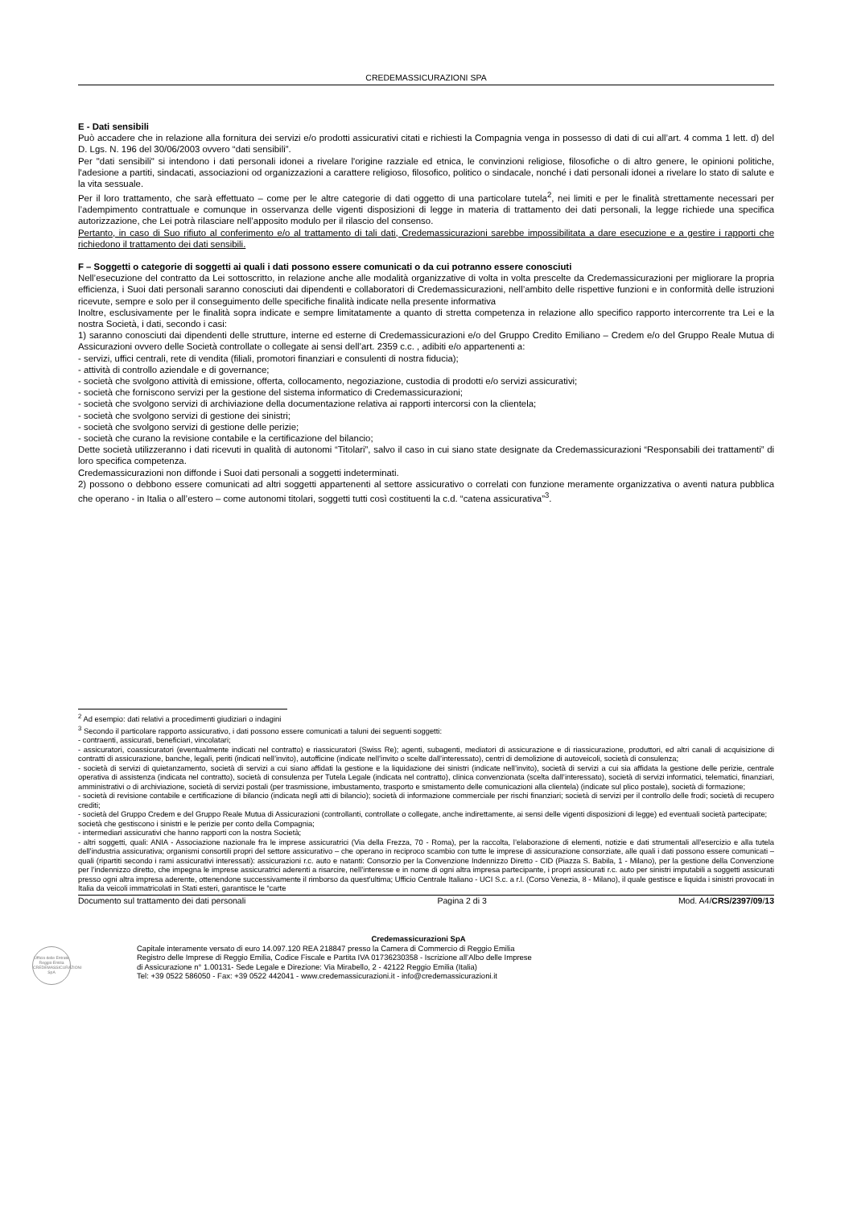CREDEMASSICURAZIONI SPA
E - Dati sensibili
Può accadere che in relazione alla fornitura dei servizi e/o prodotti assicurativi citati e richiesti la Compagnia venga in possesso di dati di cui all’art. 4 comma 1 lett. d) del D. Lgs. N. 196 del 30/06/2003 ovvero “dati sensibili”.
Per "dati sensibili" si intendono i dati personali idonei a rivelare l'origine razziale ed etnica, le convinzioni religiose, filosofiche o di altro genere, le opinioni politiche, l'adesione a partiti, sindacati, associazioni od organizzazioni a carattere religioso, filosofico, politico o sindacale, nonché i dati personali idonei a rivelare lo stato di salute e la vita sessuale.
Per il loro trattamento, che sarà effettuato – come per le altre categorie di dati oggetto di una particolare tutela<sup>2</sup>, nei limiti e per le finalità strettamente necessari per l’adempimento contrattuale e comunque in osservanza delle vigenti disposizioni di legge in materia di trattamento dei dati personali, la legge richiede una specifica autorizzazione, che Lei potrà rilasciare nell’apposito modulo per il rilascio del consenso.
Pertanto, in caso di Suo rifiuto al conferimento e/o al trattamento di tali dati, Credemassicurazioni sarebbe impossibilitata a dare esecuzione e a gestire i rapporti che richiedono il trattamento dei dati sensibili.
F – Soggetti o categorie di soggetti ai quali i dati possono essere comunicati o da cui potranno essere conosciuti
Nell’esecuzione del contratto da Lei sottoscritto, in relazione anche alle modalità organizzative di volta in volta prescelte da Credemassicurazioni per migliorare la propria efficienza, i Suoi dati personali saranno conosciuti dai dipendenti e collaboratori di Credemassicurazioni, nell’ambito delle rispettive funzioni e in conformità delle istruzioni ricevute, sempre e solo per il conseguimento delle specifiche finalità indicate nella presente informativa
Inoltre, esclusivamente per le finalità sopra indicate e sempre limitatamente a quanto di stretta competenza in relazione allo specifico rapporto intercorrente tra Lei e la nostra Società, i dati, secondo i casi:
1) saranno conosciuti dai dipendenti delle strutture, interne ed esterne di Credemassicurazioni e/o del Gruppo Credito Emiliano – Credem e/o del Gruppo Reale Mutua di Assicurazioni ovvero delle Società controllate o collegate ai sensi dell’art. 2359 c.c. , adibiti e/o appartenenti a:
- servizi, uffici centrali, rete di vendita (filiali, promotori finanziari e consulenti di nostra fiducia);
- attività di controllo aziendale e di governance;
- società che svolgono attività di emissione, offerta, collocamento, negoziazione, custodia di prodotti e/o servizi assicurativi;
- società che forniscono servizi per la gestione del sistema informatico di Credemassicurazioni;
- società che svolgono servizi di archiviazione della documentazione relativa ai rapporti intercorsi con la clientela;
- società che svolgono servizi di gestione dei sinistri;
- società che svolgono servizi di gestione delle perizie;
- società che curano la revisione contabile e la certificazione del bilancio;
Dette società utilizzeranno i dati ricevuti in qualità di autonomi “Titolari”, salvo il caso in cui siano state designate da Credemassicurazioni “Responsabili dei trattamenti” di loro specifica competenza.
Credemassicurazioni non diffonde i Suoi dati personali a soggetti indeterminati.
2) possono o debbono essere comunicati ad altri soggetti appartenenti al settore assicurativo o correlati con funzione meramente organizzativa o aventi natura pubblica che operano - in Italia o all’estero – come autonomi titolari, soggetti tutti così costituenti la c.d. “catena assicurativa”<sup>3</sup>.
<sup>2</sup> Ad esempio: dati relativi a procedimenti giudiziari o indagini
<sup>3</sup> Secondo il particolare rapporto assicurativo, i dati possono essere comunicati a taluni dei seguenti soggetti:
- contraenti, assicurati, beneficiari, vincolatari;
- assicuratori, coassicuratori (eventualmente indicati nel contratto) e riassicuratori (Swiss Re); agenti, subagenti, mediatori di assicurazione e di riassicurazione, produttori, ed altri canali di acquisizione di contratti di assicurazione, banche, legali, periti (indicati nell’invito), autofficine (indicate nell’invito o scelte dall’interessato), centri di demolizione di autoveicoli, società di consulenza;
- società di servizi di quietanzamento, società di servizi a cui siano affidati la gestione e la liquidazione dei sinistri (indicate nell’invito), società di servizi a cui sia affidata la gestione delle perizie, centrale operativa di assistenza (indicata nel contratto), società di consulenza per Tutela Legale (indicata nel contratto), clinica convenzionata (scelta dall’interessato), società di servizi informatici, telematici, finanziari, amministrativi o di archiviazione, società di servizi postali (per trasmissione, imbustamento, trasporto e smistamento delle comunicazioni alla clientela) (indicate sul plico postale), società di formazione;
- società di revisione contabile e certificazione di bilancio (indicata negli atti di bilancio); società di informazione commerciale per rischi finanziari; società di servizi per il controllo delle frodi; società di recupero crediti;
- società del Gruppo Credem e del Gruppo Reale Mutua di Assicurazioni (controllanti, controllate o collegate, anche indirettamente, ai sensi delle vigenti disposizioni di legge) ed eventuali società partecipate;
società che gestiscono i sinistri e le perizie per conto della Compagnia;
- intermediari assicurativi che hanno rapporti con la nostra Società;
- altri soggetti, quali: ANIA - Associazione nazionale fra le imprese assicuratrici (Via della Frezza, 70 - Roma), per la raccolta, l’elaborazione di elementi, notizie e dati strumentali all’esercizio e alla tutela dell’industria assicurativa; organismi consortili propri del settore assicurativo – che operano in reciproco scambio con tutte le imprese di assicurazione consorziate, alle quali i dati possono essere comunicati – quali (ripartiti secondo i rami assicurativi interessati): assicurazioni r.c. auto e natanti: Consorzio per la Convenzione Indennizzo Diretto - CID (Piazza S. Babila, 1 - Milano), per la gestione della Convenzione per l’indennizzo diretto, che impegna le imprese assicuratrici aderenti a risarcire, nell’interesse e in nome di ogni altra impresa partecipante, i propri assicurati r.c. auto per sinistri imputabili a soggetti assicurati presso ogni altra impresa aderente, ottenendone successivamente il rimborso da quest’ultima; Ufficio Centrale Italiano - UCI S.c. a r.l. (Corso Venezia, 8 - Milano), il quale gestisce e liquida i sinistri provocati in Italia da veicoli immatricolati in Stati esteri, garantisce le “carte
Documento sul trattamento dei dati personali Pagina 2 di 3 Mod. A4/CRS/2397/09/13
Ufficio delle Entrate Reggio Emilia CREDEMASSICURAZIONI SpA
Credemassicurazioni SpA
Capitale interamente versato di euro 14.097.120 REA 218847 presso la Camera di Commercio di Reggio Emilia
Registro delle Imprese di Reggio Emilia, Codice Fiscale e Partita IVA 01736230358 - Iscrizione all’Albo delle Imprese
di Assicurazione n° 1.00131- Sede Legale e Direzione: Via Mirabello, 2 - 42122 Reggio Emilia (Italia)
Tel: +39 0522 586050 - Fax: +39 0522 442041 - www.credemassicurazioni.it - info@credemassicurazioni.it